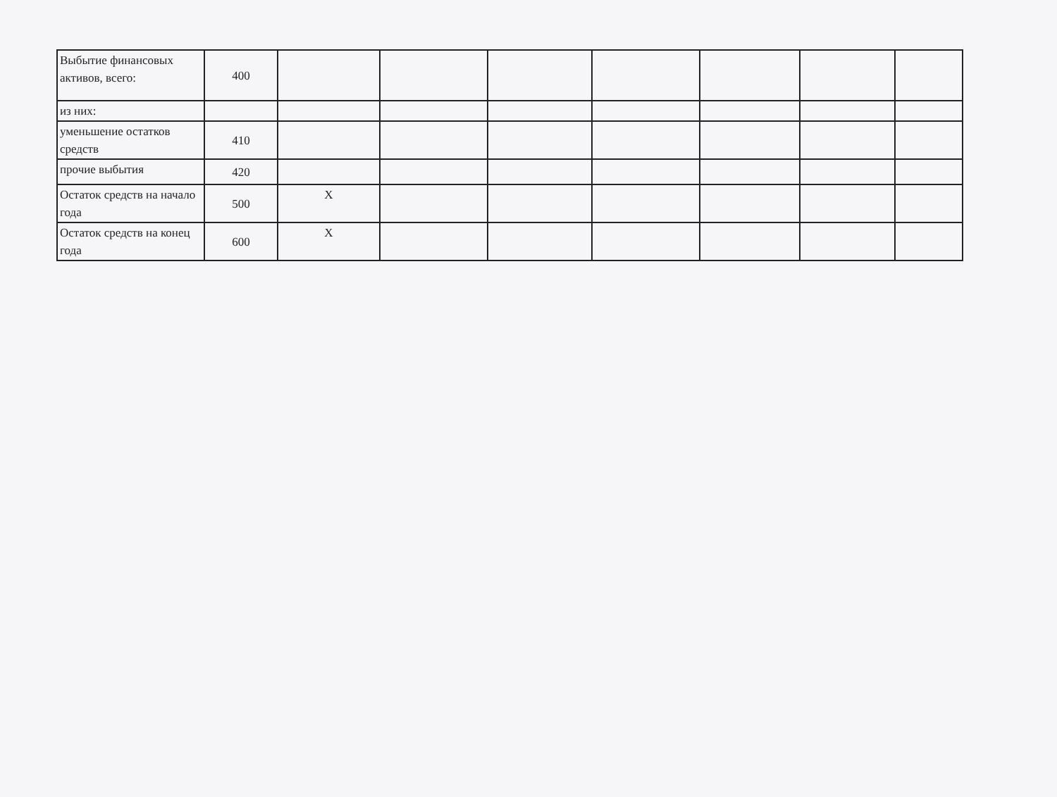| Выбытие финансовых активов, всего: | 400 | | | | | | | |
| из них: | | | | | | | | |
| уменьшение остатков средств | 410 | | | | | | | |
| прочие выбытия | 420 | | | | | | | |
| Остаток средств на начало года | 500 | Х | | | | | | |
| Остаток средств на конец года | 600 | Х | | | | | | |